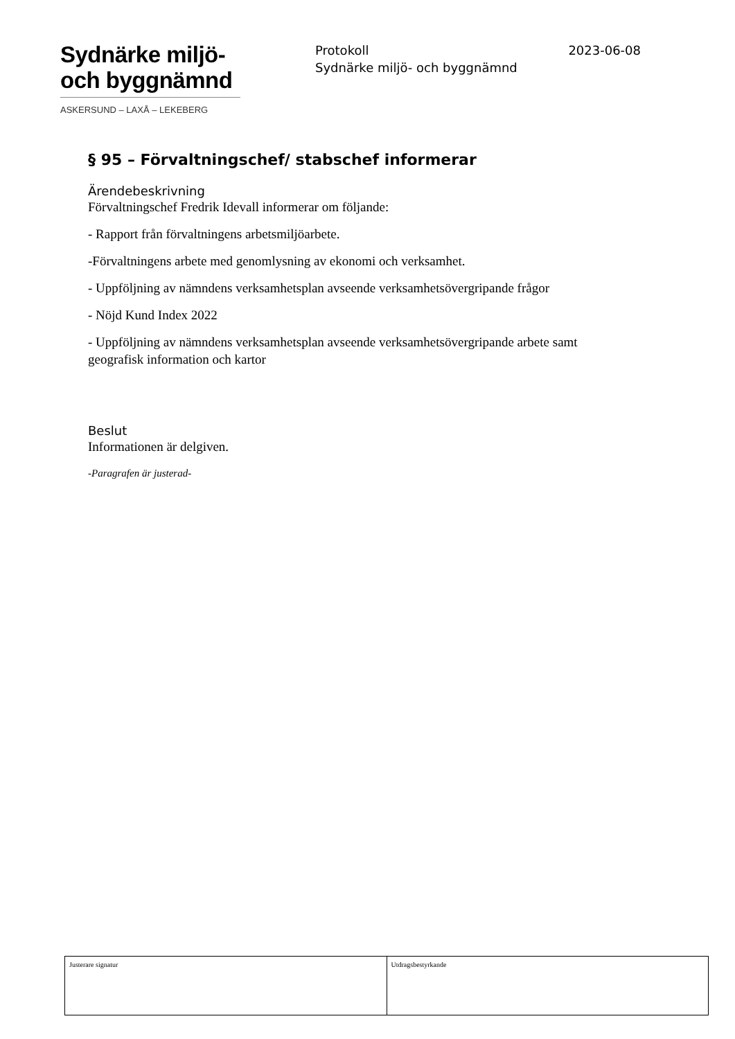Sydnärke miljö-
och byggnämnd
ASKERSUND – LAXÅ – LEKEBERG
Protokoll
Sydnärke miljö- och byggnämnd
2023-06-08
§ 95 – Förvaltningschef/ stabschef informerar
Ärendebeskrivning
Förvaltningschef Fredrik Idevall informerar om följande:
- Rapport från förvaltningens arbetsmiljöarbete.
-Förvaltningens arbete med genomlysning av ekonomi och verksamhet.
- Uppföljning av nämndens verksamhetsplan avseende verksamhetsövergripande frågor
- Nöjd Kund Index 2022
- Uppföljning av nämndens verksamhetsplan avseende verksamhetsövergripande arbete samt geografisk information och kartor
Beslut
Informationen är delgiven.
-Paragrafen är justerad-
| Justerare signatur | Utdragsbestyrkande |